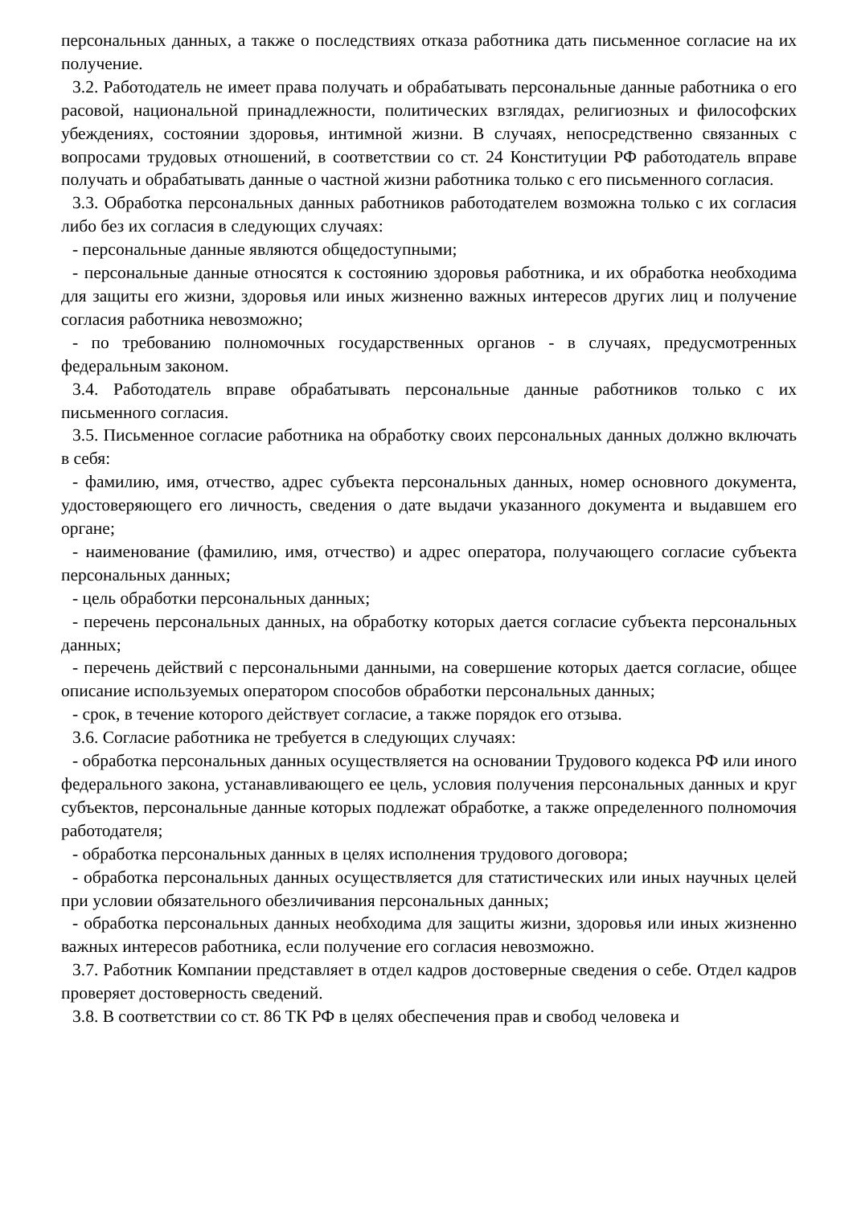персональных данных, а также о последствиях отказа работника дать письменное согласие на их получение.
3.2. Работодатель не имеет права получать и обрабатывать персональные данные работника о его расовой, национальной принадлежности, политических взглядах, религиозных и философских убеждениях, состоянии здоровья, интимной жизни. В случаях, непосредственно связанных с вопросами трудовых отношений, в соответствии со ст. 24 Конституции РФ работодатель вправе получать и обрабатывать данные о частной жизни работника только с его письменного согласия.
3.3. Обработка персональных данных работников работодателем возможна только с их согласия либо без их согласия в следующих случаях:
- персональные данные являются общедоступными;
- персональные данные относятся к состоянию здоровья работника, и их обработка необходима для защиты его жизни, здоровья или иных жизненно важных интересов других лиц и получение согласия работника невозможно;
- по требованию полномочных государственных органов - в случаях, предусмотренных федеральным законом.
3.4. Работодатель вправе обрабатывать персональные данные работников только с их письменного согласия.
3.5. Письменное согласие работника на обработку своих персональных данных должно включать в себя:
- фамилию, имя, отчество, адрес субъекта персональных данных, номер основного документа, удостоверяющего его личность, сведения о дате выдачи указанного документа и выдавшем его органе;
- наименование (фамилию, имя, отчество) и адрес оператора, получающего согласие субъекта персональных данных;
- цель обработки персональных данных;
- перечень персональных данных, на обработку которых дается согласие субъекта персональных данных;
- перечень действий с персональными данными, на совершение которых дается согласие, общее описание используемых оператором способов обработки персональных данных;
- срок, в течение которого действует согласие, а также порядок его отзыва.
3.6. Согласие работника не требуется в следующих случаях:
- обработка персональных данных осуществляется на основании Трудового кодекса РФ или иного федерального закона, устанавливающего ее цель, условия получения персональных данных и круг субъектов, персональные данные которых подлежат обработке, а также определенного полномочия работодателя;
- обработка персональных данных в целях исполнения трудового договора;
- обработка персональных данных осуществляется для статистических или иных научных целей при условии обязательного обезличивания персональных данных;
- обработка персональных данных необходима для защиты жизни, здоровья или иных жизненно важных интересов работника, если получение его согласия невозможно.
3.7. Работник Компании представляет в отдел кадров достоверные сведения о себе. Отдел кадров проверяет достоверность сведений.
3.8. В соответствии со ст. 86 ТК РФ в целях обеспечения прав и свобод человека и